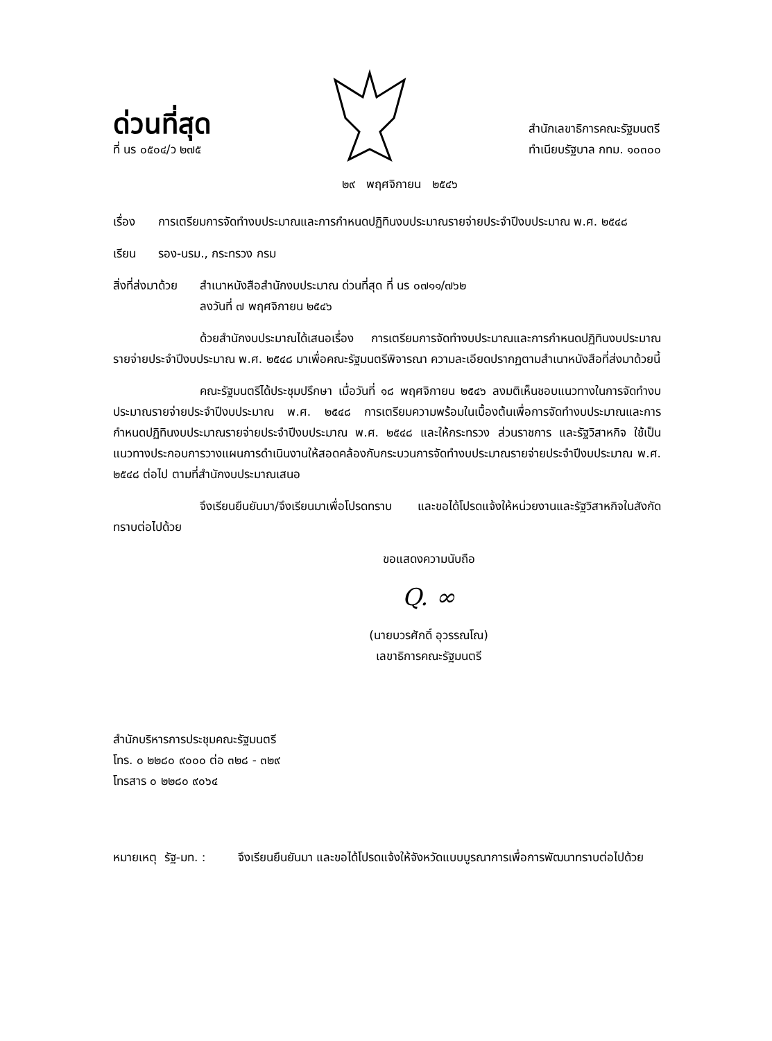ด่วนที่สุด
ที่ นร ๐๕๐๔/ว ๒๗๕
สำนักเลขาธิการคณะรัฐมนตรี
ทำเนียบรัฐบาล กทม. ๑๐๓๐๐
๒๙ พฤศจิกายน ๒๕๔๖
เรื่อง การเตรียมการจัดทำงบประมาณและการกำหนดปฏิทินงบประมาณรายจ่ายประจำปีงบประมาณ พ.ศ. ๒๕๔๘
เรียน รอง-นรม., กระทรวง กรม
สิ่งที่ส่งมาด้วย
สำเนาหนังสือสำนักงบประมาณ ด่วนที่สุด ที่ นร ๐๗๑๑/๗๖๒
ลงวันที่ ๗ พฤศจิกายน ๒๕๔๖
ด้วยสำนักงบประมาณได้เสนอเรื่อง การเตรียมการจัดทำงบประมาณและการกำหนดปฏิทินงบประมาณรายจ่ายประจำปีงบประมาณ พ.ศ. ๒๕๔๘ มาเพื่อคณะรัฐมนตรีพิจารณา ความละเอียดปรากฏตามสำเนาหนังสือที่ส่งมาด้วยนี้
คณะรัฐมนตรีได้ประชุมปรึกษา เมื่อวันที่ ๑๘ พฤศจิกายน ๒๕๔๖ ลงมติเห็นชอบแนวทางในการจัดทำงบประมาณรายจ่ายประจำปีงบประมาณ พ.ศ. ๒๕๔๘ การเตรียมความพร้อมในเบื้องต้นเพื่อการจัดทำงบประมาณและการกำหนดปฏิทินงบประมาณรายจ่ายประจำปีงบประมาณ พ.ศ. ๒๕๔๘ และให้กระทรวง ส่วนราชการ และรัฐวิสาหกิจ ใช้เป็นแนวทางประกอบการวางแผนการดำเนินงานให้สอดคล้องกับกระบวนการจัดทำงบประมาณรายจ่ายประจำปีงบประมาณ พ.ศ. ๒๕๔๘ ต่อไป ตามที่สำนักงบประมาณเสนอ
จึงเรียนยืนยันมา/จึงเรียนมาเพื่อโปรดทราบ และขอได้โปรดแจ้งให้หน่วยงานและรัฐวิสาหกิจในสังกัดทราบต่อไปด้วย
ขอแสดงความนับถือ
Q. ∞
(นายบวรศักดิ์ อุวรรณโณ)
เลขาธิการคณะรัฐมนตรี
สำนักบริหารการประชุมคณะรัฐมนตรี
โทร. ๐ ๒๒๘๐ ๙๐๐๐ ต่อ ๓๒๘ - ๓๒๙
โทรสาร ๐ ๒๒๘๐ ๙๐๖๔
หมายเหตุ รัฐ-มท. :
จึงเรียนยืนยันมา และขอได้โปรดแจ้งให้จังหวัดแบบบูรณาการเพื่อการพัฒนาทราบต่อไปด้วย